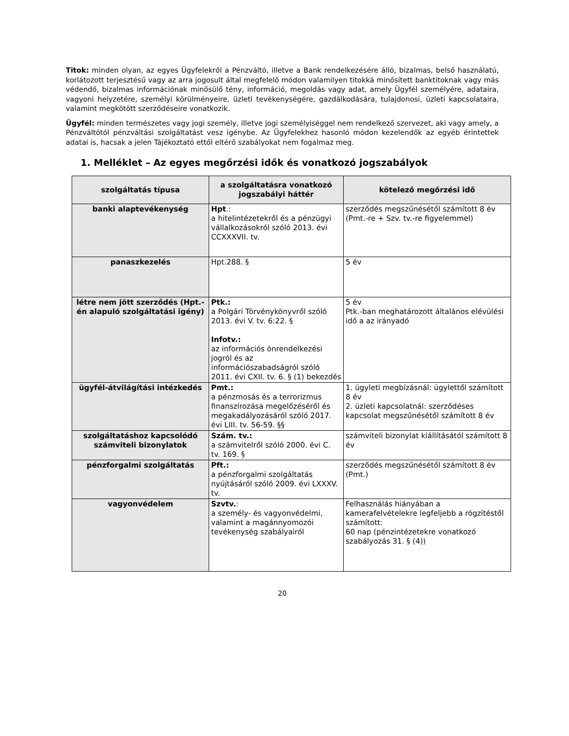Titok: minden olyan, az egyes Ügyfelekről a Pénzváltó, illetve a Bank rendelkezésére álló, bizalmas, belső használatú, korlátozott terjesztésű vagy az arra jogosult által megfelelő módon valamilyen titokká minősített banktitoknak vagy más védendő, bizalmas információnak minősülő tény, információ, megoldás vagy adat, amely Ügyfél személyére, adataira, vagyoni helyzetére, személyi körülményeire, üzleti tevékenységére, gazdálkodására, tulajdonosi, üzleti kapcsolataira, valamint megkötött szerződéseire vonatkozik.
Ügyfél: minden természetes vagy jogi személy, illetve jogi személyiséggel nem rendelkező szervezet, aki vagy amely, a Pénzváltótól pénzváltási szolgáltatást vesz igénybe. Az Ügyfelekhez hasonló módon kezelendők az egyéb érintettek adatai is, hacsak a jelen Tájékoztató ettől eltérő szabályokat nem fogalmaz meg.
1. Melléklet – Az egyes megőrzési idők és vonatkozó jogszabályok
| szolgáltatás típusa | a szolgáltatásra vonatkozó jogszabályi háttér | kötelező megőrzési idő |
| --- | --- | --- |
| banki alaptevékenység | Hpt .: a hitelintézetekről és a pénzügyi vállalkozásokról szóló 2013. évi CCXXXVII. tv. | szerződés megszűnésétől számított 8 év (Pmt.-re + Szv. tv.-re figyelemmel) |
| panaszkezelés | Hpt.288. § | 5 év |
| létre nem jött szerződés (Hpt.-én alapuló szolgáltatási igény) | Ptk.: a Polgári Törvénykönyvről szóló 2013. évi V. tv. 6:22. § Infotv.: az információs önrendelkezési jogról és az információszabadságról szóló 2011. évi CXII. tv. 6. § (1) bekezdés | 5 év Ptk.-ban meghatározott általános elévülési idő a az irányadó |
| ügyfél-átvilágítási intézkedés | Pmt.: a pénzmosás és a terrorizmus finanszírozása megelőzéséről és megakadályozásáról szóló 2017. évi LIII. tv. 56-59. §§ | 1. ügyleti megbízásnál: ügylettől számított 8 év 2. üzleti kapcsolatnál: szerződéses kapcsolat megszűnésétől számított 8 év |
| szolgáltatáshoz kapcsolódó számviteli bizonylatok | Szám. tv.: a számvitelről szóló 2000. évi C. tv. 169. § | számviteli bizonylat kiállításától számított 8 év |
| pénzforgalmi szolgáltatás | Pft.: a pénzforgalmi szolgáltatás nyújtásáról szóló 2009. évi LXXXV. tv. | szerződés megszűnésétől számított 8 év (Pmt.) |
| vagyonvédelem | Szvtv. : a személy- és vagyonvédelmi, valamint a magánnyomozói tevékenység szabályairól | Felhasználás hiányában a kamerafelvételekre legfeljebb a rögzítéstől számított: 60 nap (pénzintézetekre vonatkozó szabályozás 31. § (4)) |
20